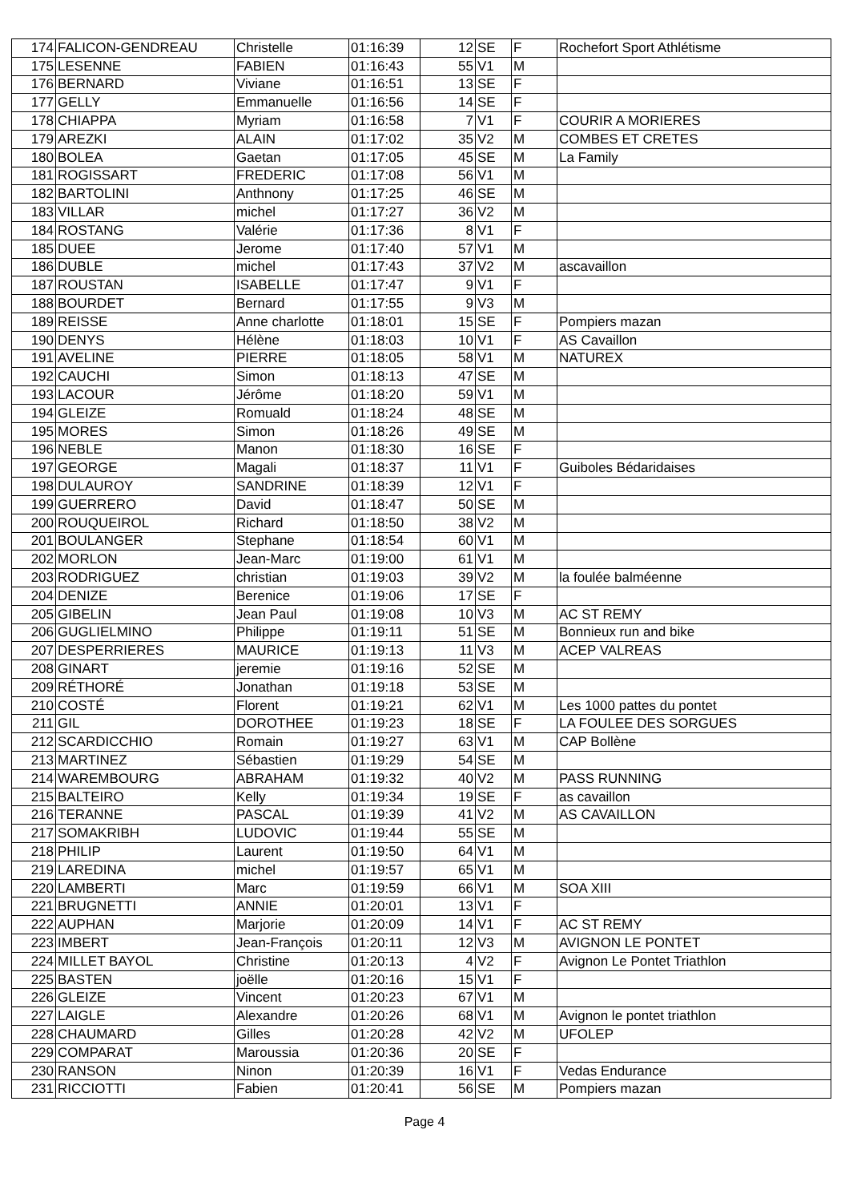| 174 | FALICON-GENDREAU | Christelle | 01:16:39 | 12 | SE | F | Rochefort Sport Athlétisme |
| 175 | LESENNE | FABIEN | 01:16:43 | 55 | V1 | M | |
| 176 | BERNARD | Viviane | 01:16:51 | 13 | SE | F | |
| 177 | GELLY | Emmanuelle | 01:16:56 | 14 | SE | F | |
| 178 | CHIAPPA | Myriam | 01:16:58 | 7 | V1 | F | COURIR A MORIERES |
| 179 | AREZKI | ALAIN | 01:17:02 | 35 | V2 | M | COMBES ET CRETES |
| 180 | BOLEA | Gaetan | 01:17:05 | 45 | SE | M | La Family |
| 181 | ROGISSART | FREDERIC | 01:17:08 | 56 | V1 | M | |
| 182 | BARTOLINI | Anthnony | 01:17:25 | 46 | SE | M | |
| 183 | VILLAR | michel | 01:17:27 | 36 | V2 | M | |
| 184 | ROSTANG | Valérie | 01:17:36 | 8 | V1 | F | |
| 185 | DUEE | Jerome | 01:17:40 | 57 | V1 | M | |
| 186 | DUBLE | michel | 01:17:43 | 37 | V2 | M | ascavaillon |
| 187 | ROUSTAN | ISABELLE | 01:17:47 | 9 | V1 | F | |
| 188 | BOURDET | Bernard | 01:17:55 | 9 | V3 | M | |
| 189 | REISSE | Anne charlotte | 01:18:01 | 15 | SE | F | Pompiers mazan |
| 190 | DENYS | Hélène | 01:18:03 | 10 | V1 | F | AS Cavaillon |
| 191 | AVELINE | PIERRE | 01:18:05 | 58 | V1 | M | NATUREX |
| 192 | CAUCHI | Simon | 01:18:13 | 47 | SE | M | |
| 193 | LACOUR | Jérôme | 01:18:20 | 59 | V1 | M | |
| 194 | GLEIZE | Romuald | 01:18:24 | 48 | SE | M | |
| 195 | MORES | Simon | 01:18:26 | 49 | SE | M | |
| 196 | NEBLE | Manon | 01:18:30 | 16 | SE | F | |
| 197 | GEORGE | Magali | 01:18:37 | 11 | V1 | F | Guiboles Bédaridaises |
| 198 | DULAUROY | SANDRINE | 01:18:39 | 12 | V1 | F | |
| 199 | GUERRERO | David | 01:18:47 | 50 | SE | M | |
| 200 | ROUQUEIROL | Richard | 01:18:50 | 38 | V2 | M | |
| 201 | BOULANGER | Stephane | 01:18:54 | 60 | V1 | M | |
| 202 | MORLON | Jean-Marc | 01:19:00 | 61 | V1 | M | |
| 203 | RODRIGUEZ | christian | 01:19:03 | 39 | V2 | M | la foulée balméenne |
| 204 | DENIZE | Berenice | 01:19:06 | 17 | SE | F | |
| 205 | GIBELIN | Jean Paul | 01:19:08 | 10 | V3 | M | AC ST REMY |
| 206 | GUGLIELMINO | Philippe | 01:19:11 | 51 | SE | M | Bonnieux run and bike |
| 207 | DESPERRIERES | MAURICE | 01:19:13 | 11 | V3 | M | ACEP VALREAS |
| 208 | GINART | jeremie | 01:19:16 | 52 | SE | M | |
| 209 | RÉTHORÉ | Jonathan | 01:19:18 | 53 | SE | M | |
| 210 | COSTÉ | Florent | 01:19:21 | 62 | V1 | M | Les 1000 pattes du pontet |
| 211 | GIL | DOROTHEE | 01:19:23 | 18 | SE | F | LA FOULEE DES SORGUES |
| 212 | SCARDICCHIO | Romain | 01:19:27 | 63 | V1 | M | CAP Bollène |
| 213 | MARTINEZ | Sébastien | 01:19:29 | 54 | SE | M | |
| 214 | WAREMBOURG | ABRAHAM | 01:19:32 | 40 | V2 | M | PASS RUNNING |
| 215 | BALTEIRO | Kelly | 01:19:34 | 19 | SE | F | as cavaillon |
| 216 | TERANNE | PASCAL | 01:19:39 | 41 | V2 | M | AS CAVAILLON |
| 217 | SOMAKRIBH | LUDOVIC | 01:19:44 | 55 | SE | M | |
| 218 | PHILIP | Laurent | 01:19:50 | 64 | V1 | M | |
| 219 | LAREDINA | michel | 01:19:57 | 65 | V1 | M | |
| 220 | LAMBERTI | Marc | 01:19:59 | 66 | V1 | M | SOA XIII |
| 221 | BRUGNETTI | ANNIE | 01:20:01 | 13 | V1 | F | |
| 222 | AUPHAN | Marjorie | 01:20:09 | 14 | V1 | F | AC ST REMY |
| 223 | IMBERT | Jean-François | 01:20:11 | 12 | V3 | M | AVIGNON LE PONTET |
| 224 | MILLET BAYOL | Christine | 01:20:13 | 4 | V2 | F | Avignon Le Pontet Triathlon |
| 225 | BASTEN | joëlle | 01:20:16 | 15 | V1 | F | |
| 226 | GLEIZE | Vincent | 01:20:23 | 67 | V1 | M | |
| 227 | LAIGLE | Alexandre | 01:20:26 | 68 | V1 | M | Avignon le pontet triathlon |
| 228 | CHAUMARD | Gilles | 01:20:28 | 42 | V2 | M | UFOLEP |
| 229 | COMPARAT | Maroussia | 01:20:36 | 20 | SE | F | |
| 230 | RANSON | Ninon | 01:20:39 | 16 | V1 | F | Vedas Endurance |
| 231 | RICCIOTTI | Fabien | 01:20:41 | 56 | SE | M | Pompiers mazan |
Page 4